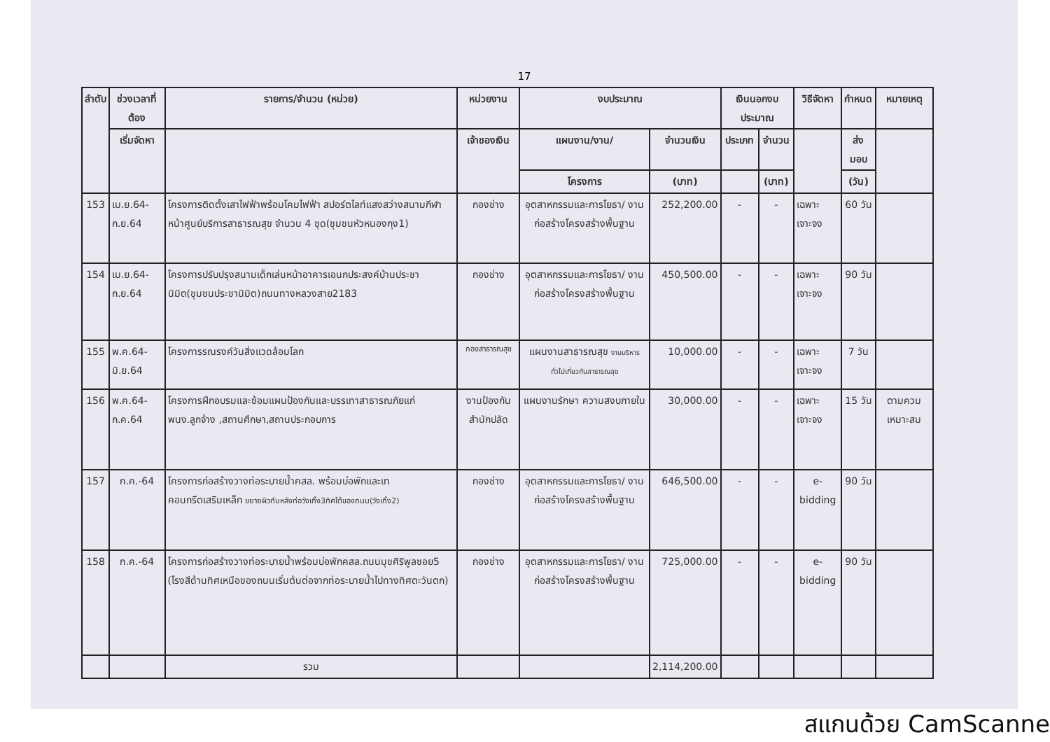17
| ลำดับ | ช่วงเวลาที่ต้อง | รายการ/จำนวน (หน่วย) | หน่วยงาน | งบประมาณ | | เงินนอกงบประมาณ | | วิธีจัดหา | กำหนด | หมายเหตุ |
| --- | --- | --- | --- | --- | --- | --- | --- | --- | --- | --- |
| | เริ่มจัดหา | | เจ้าของเงิน | แผนงาน/งาน/ | จำนวนเงิน | ประเภท | จำนวน | | ส่งมอบ | |
| | | | | โครงการ | (บาท) | | (บาท) | | (วัน) | |
| 153 | เม.ย.64-ก.ย.64 | โครงการติดตั้งเสาไฟฟ้าพร้อมโคมไฟฟ้า สปอร์ตไลท์แสงสว่างสนามกีฬาหน้าศูนย์บริการสาธารณสุข จำนวน 4 ชุด(ชุมชนหัวหนองกุง1) | กองช่าง | อุตสาหกรรมและการโยธา/ งานก่อสร้างโครงสร้างพื้นฐาน | 252,200.00 | - | - | เฉพาะเจาะจง | 60 วัน | |
| 154 | เม.ย.64-ก.ย.64 | โครงการปรับปรุงสนามเด็กเล่นหน้าอาคารเอนกประสงค์บ้านประชานิมิต(ชุมชนประชานิมิต)ถนนทางหลวงสาย2183 | กองช่าง | อุตสาหกรรมและการโยธา/ งานก่อสร้างโครงสร้างพื้นฐาน | 450,500.00 | - | - | เฉพาะเจาะจง | 90 วัน | |
| 155 | พ.ค.64-มิ.ย.64 | โครงการรณรงค์วันสิ่งแวดล้อมโลก | กองสาธารณสุข | แผนงานสาธารณสุข งานบริหารทั่วไปเกี่ยวกับสาธารณสุข | 10,000.00 | - | - | เฉพาะเจาะจง | 7 วัน | |
| 156 | พ.ค.64-ก.ค.64 | โครงการฝึกอบรมและซ้อมแผนป้องกันและบรรเทาสาธารณภัยแก่พนง.ลูกจ้าง ,สถานศึกษา,สถานประกอบการ | งานป้องกัน สำนักปลัด | แผนงานรักษา ความสงบภายใน | 30,000.00 | - | - | เฉพาะเจาะจง | 15 วัน | ตามควม เหมาะสม |
| 157 | ก.ค.-64 | โครงการก่อสร้างวางท่อระบายน้ำคสล. พร้อมบ่อพักและเทคอนกรีตเสริมเหล็ก ขยายผิวทับหลังท่อวังเกิ้ง3ทิศใต้ของถนน(วังเกิ้ง2) | กองช่าง | อุตสาหกรรมและการโยธา/ งานก่อสร้างโครงสร้างพื้นฐาน | 646,500.00 | - | - | e-bidding | 90 วัน | |
| 158 | ก.ค.-64 | โครงการก่อสร้างวางท่อระบายน้ำพร้อมบ่อพักคสล.ถนนมุขศิริพูลซอย5 (โรงสีด้านทิศเหนือของถนนเริ่มต้นต่อจากท่อระบายน้ำไปทางทิศตะวันตก) | กองช่าง | อุตสาหกรรมและการโยธา/ งานก่อสร้างโครงสร้างพื้นฐาน | 725,000.00 | - | - | e-bidding | 90 วัน | |
| | | รวม | | | 2,114,200.00 | | | | | |
สแกนด้วย CamScanner